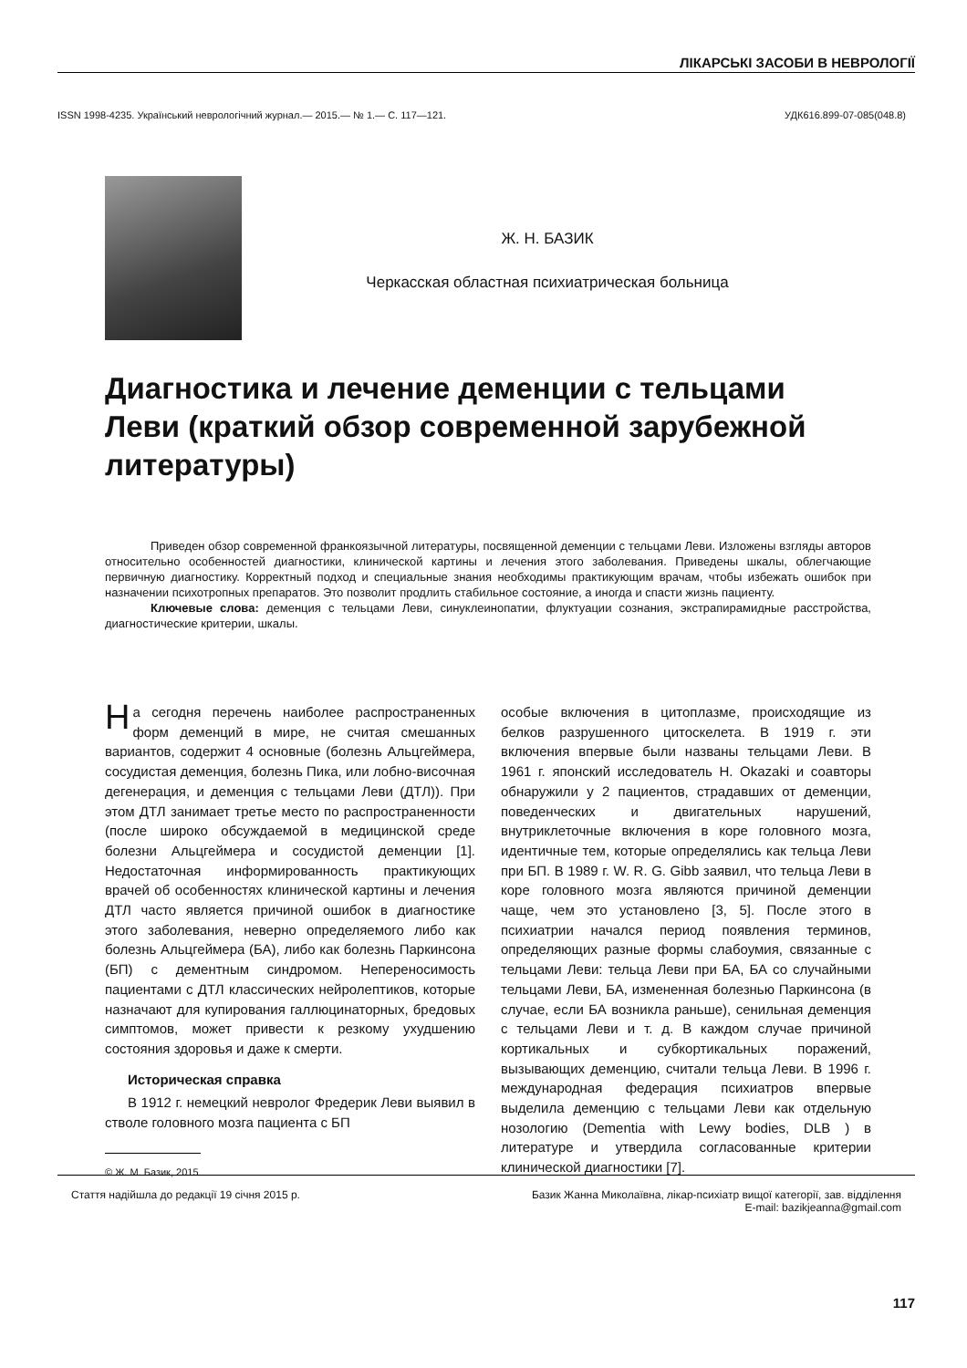ЛІКАРСЬКІ ЗАСОБИ В НЕВРОЛОГІЇ
ISSN 1998-4235. Український неврологічний журнал.— 2015.— № 1.— С. 117—121. УДК616.899-07-085(048.8)
Ж. Н. БАЗИК
Черкасская областная психиатрическая больница
Диагностика и лечение деменции с тельцами Леви (краткий обзор современной зарубежной литературы)
Приведен обзор современной франкоязычной литературы, посвященной деменции с тельцами Леви. Изложены взгляды авторов относительно особенностей диагностики, клинической картины и лечения этого заболевания. Приведены шкалы, облегчающие первичную диагностику. Корректный подход и специальные знания необходимы практикующим врачам, чтобы избежать ошибок при назначении психотропных препаратов. Это позволит продлить стабильное состояние, а иногда и спасти жизнь пациенту.
Ключевые слова: деменция с тельцами Леви, синуклеинопатии, флуктуации сознания, экстрапирамидные расстройства, диагностические критерии, шкалы.
На сегодня перечень наиболее распространенных форм деменций в мире, не считая смешанных вариантов, содержит 4 основные (болезнь Альцгеймера, сосудистая деменция, болезнь Пика, или лобно-височная дегенерация, и деменция с тельцами Леви (ДТЛ)). При этом ДТЛ занимает третье место по распространенности (после широко обсуждаемой в медицинской среде болезни Альцгеймера и сосудистой деменции [1]. Недостаточная информированность практикующих врачей об особенностях клинической картины и лечения ДТЛ часто является причиной ошибок в диагностике этого заболевания, неверно определяемого либо как болезнь Альцгеймера (БА), либо как болезнь Паркинсона (БП) с дементным синдромом. Непереносимость пациентами с ДТЛ классических нейролептиков, которые назначают для купирования галлюцинаторных, бредовых симптомов, может привести к резкому ухудшению состояния здоровья и даже к смерти.
Историческая справка
В 1912 г. немецкий невролог Фредерик Леви выявил в стволе головного мозга пациента с БП
© Ж. М. Базик, 2015
особые включения в цитоплазме, происходящие из белков разрушенного цитоскелета. В 1919 г. эти включения впервые были названы тельцами Леви. В 1961 г. японский исследователь H. Okazaki и соавторы обнаружили у 2 пациентов, страдавших от деменции, поведенческих и двигательных нарушений, внутриклеточные включения в коре головного мозга, идентичные тем, которые определялись как тельца Леви при БП. В 1989 г. W. R. G. Gibb заявил, что тельца Леви в коре головного мозга являются причиной деменции чаще, чем это установлено [3, 5]. После этого в психиатрии начался период появления терминов, определяющих разные формы слабоумия, связанные с тельцами Леви: тельца Леви при БА, БА со случайными тельцами Леви, БА, измененная болезнью Паркинсона (в случае, если БА возникла раньше), сенильная деменция с тельцами Леви и т. д. В каждом случае причиной кортикальных и субкортикальных поражений, вызывающих деменцию, считали тельца Леви. В 1996 г. международная федерация психиатров впервые выделила деменцию с тельцами Леви как отдельную нозологию (Dementia with Lewy bodies, DLB ) в литературе и утвердила согласованные критерии клинической диагностики [7].
Стаття надійшла до редакції 19 січня 2015 р.
Базик Жанна Миколаївна, лікар-психіатр вищої категорії, зав. відділення
E-mail: bazikjeanna@gmail.com
117